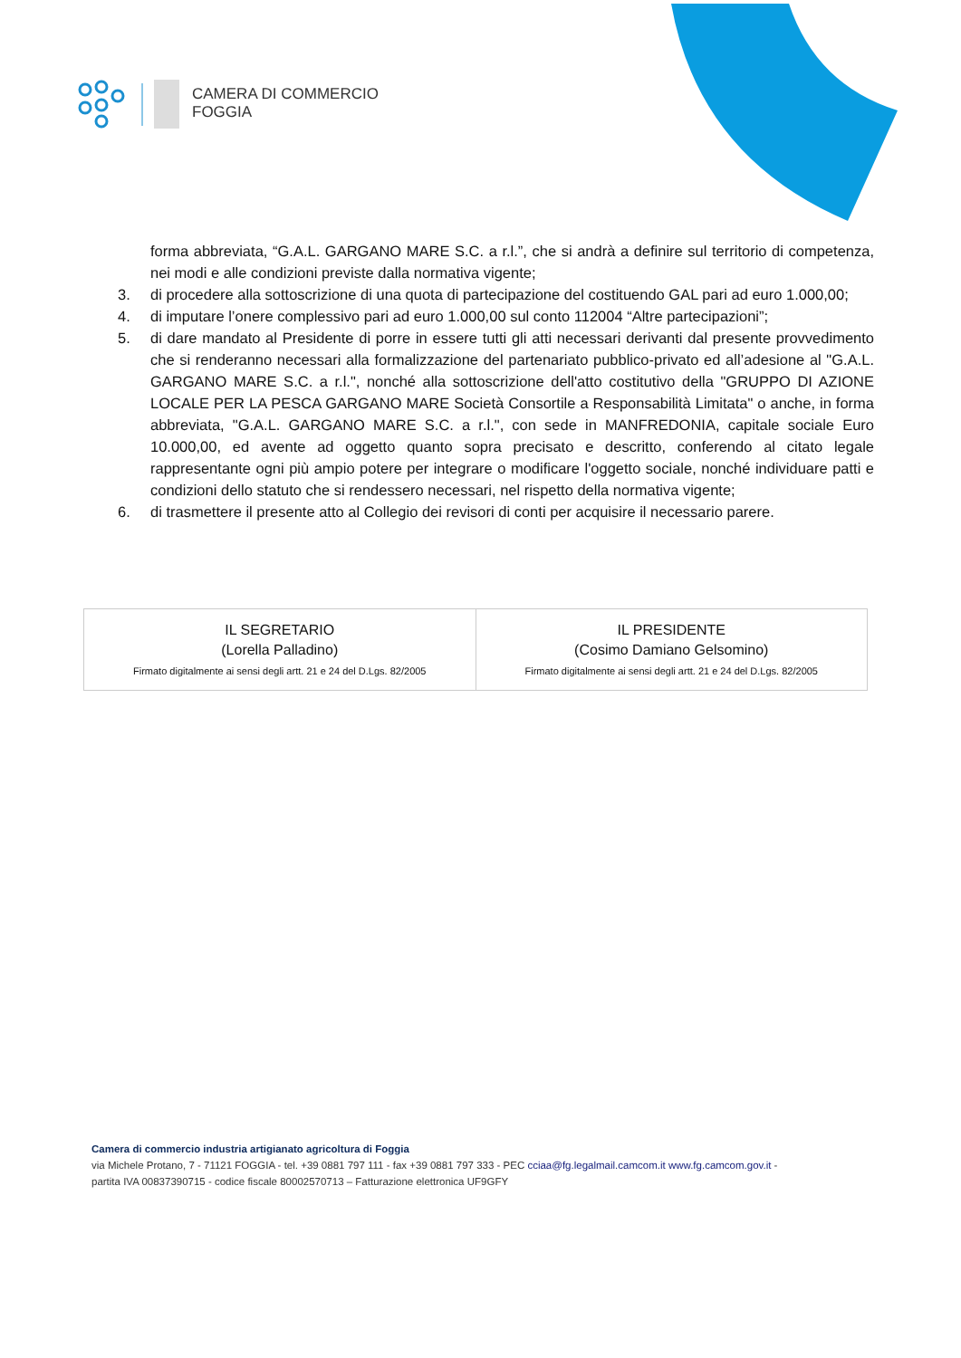CAMERA DI COMMERCIO
FOGGIA
forma abbreviata, “G.A.L. GARGANO MARE S.C. a r.l.”, che si andrà a definire sul territorio di competenza, nei modi e alle condizioni previste dalla normativa vigente;
3. di procedere alla sottoscrizione di una quota di partecipazione del costituendo GAL pari ad euro 1.000,00;
4. di imputare l’onere complessivo pari ad euro 1.000,00 sul conto 112004 “Altre partecipazioni”;
5. di dare mandato al Presidente di porre in essere tutti gli atti necessari derivanti dal presente provvedimento che si renderanno necessari alla formalizzazione del partenariato pubblico-privato ed all’adesione al "G.A.L. GARGANO MARE S.C. a r.l.", nonché alla sottoscrizione dell'atto costitutivo della "GRUPPO DI AZIONE LOCALE PER LA PESCA GARGANO MARE Società Consortile a Responsabilità Limitata" o anche, in forma abbreviata, "G.A.L. GARGANO MARE S.C. a r.l.", con sede in MANFREDONIA, capitale sociale Euro 10.000,00, ed avente ad oggetto quanto sopra precisato e descritto, conferendo al citato legale rappresentante ogni più ampio potere per integrare o modificare l'oggetto sociale, nonché individuare patti e condizioni dello statuto che si rendessero necessari, nel rispetto della normativa vigente;
6. di trasmettere il presente atto al Collegio dei revisori di conti per acquisire il necessario parere.
| IL SEGRETARIO (Lorella Palladino) Firmato digitalmente ai sensi degli artt. 21 e 24 del D.Lgs. 82/2005 | IL PRESIDENTE (Cosimo Damiano Gelsomino) Firmato digitalmente ai sensi degli artt. 21 e 24 del D.Lgs. 82/2005 |
Camera di commercio industria artigianato agricoltura di Foggia
via Michele Protano, 7 - 71121 FOGGIA - tel. +39 0881 797 111 - fax +39 0881 797 333 - PEC cciaa@fg.legalmail.camcom.it www.fg.camcom.gov.it -
partita IVA 00837390715 - codice fiscale 80002570713 – Fatturazione elettronica UF9GFY